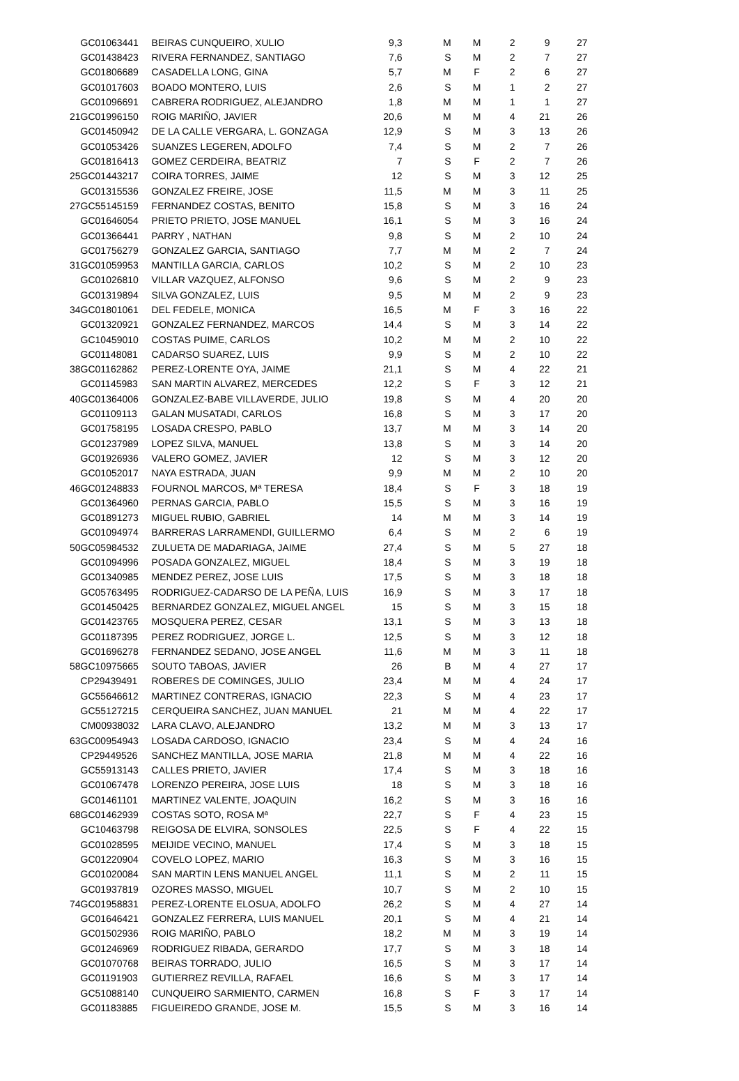| | GC01063441 | BEIRAS CUNQUEIRO, XULIO | 9,3 | M | M | 2 | 9 | 27 |
| | GC01438423 | RIVERA FERNANDEZ, SANTIAGO | 7,6 | S | M | 2 | 7 | 27 |
| | GC01806689 | CASADELLA LONG, GINA | 5,7 | M | F | 2 | 6 | 27 |
| | GC01017603 | BOADO MONTERO, LUIS | 2,6 | S | M | 1 | 2 | 27 |
| | GC01096691 | CABRERA RODRIGUEZ, ALEJANDRO | 1,8 | M | M | 1 | 1 | 27 |
| 21 | GC01996150 | ROIG MARIÑO, JAVIER | 20,6 | M | M | 4 | 21 | 26 |
| | GC01450942 | DE LA CALLE VERGARA, L. GONZAGA | 12,9 | S | M | 3 | 13 | 26 |
| | GC01053426 | SUANZES LEGEREN, ADOLFO | 7,4 | S | M | 2 | 7 | 26 |
| | GC01816413 | GOMEZ CERDEIRA, BEATRIZ | 7 | S | F | 2 | 7 | 26 |
| 25 | GC01443217 | COIRA TORRES, JAIME | 12 | S | M | 3 | 12 | 25 |
| | GC01315536 | GONZALEZ FREIRE, JOSE | 11,5 | M | M | 3 | 11 | 25 |
| 27 | GC55145159 | FERNANDEZ COSTAS, BENITO | 15,8 | S | M | 3 | 16 | 24 |
| | GC01646054 | PRIETO PRIETO, JOSE MANUEL | 16,1 | S | M | 3 | 16 | 24 |
| | GC01366441 | PARRY , NATHAN | 9,8 | S | M | 2 | 10 | 24 |
| | GC01756279 | GONZALEZ GARCIA, SANTIAGO | 7,7 | M | M | 2 | 7 | 24 |
| 31 | GC01059953 | MANTILLA GARCIA, CARLOS | 10,2 | S | M | 2 | 10 | 23 |
| | GC01026810 | VILLAR VAZQUEZ, ALFONSO | 9,6 | S | M | 2 | 9 | 23 |
| | GC01319894 | SILVA GONZALEZ, LUIS | 9,5 | M | M | 2 | 9 | 23 |
| 34 | GC01801061 | DEL FEDELE, MONICA | 16,5 | M | F | 3 | 16 | 22 |
| | GC01320921 | GONZALEZ FERNANDEZ, MARCOS | 14,4 | S | M | 3 | 14 | 22 |
| | GC10459010 | COSTAS PUIME, CARLOS | 10,2 | M | M | 2 | 10 | 22 |
| | GC01148081 | CADARSO SUAREZ, LUIS | 9,9 | S | M | 2 | 10 | 22 |
| 38 | GC01162862 | PEREZ-LORENTE OYA, JAIME | 21,1 | S | M | 4 | 22 | 21 |
| | GC01145983 | SAN MARTIN ALVAREZ, MERCEDES | 12,2 | S | F | 3 | 12 | 21 |
| 40 | GC01364006 | GONZALEZ-BABE VILLAVERDE, JULIO | 19,8 | S | M | 4 | 20 | 20 |
| | GC01109113 | GALAN MUSATADI, CARLOS | 16,8 | S | M | 3 | 17 | 20 |
| | GC01758195 | LOSADA CRESPO, PABLO | 13,7 | M | M | 3 | 14 | 20 |
| | GC01237989 | LOPEZ SILVA, MANUEL | 13,8 | S | M | 3 | 14 | 20 |
| | GC01926936 | VALERO GOMEZ, JAVIER | 12 | S | M | 3 | 12 | 20 |
| | GC01052017 | NAYA ESTRADA, JUAN | 9,9 | M | M | 2 | 10 | 20 |
| 46 | GC01248833 | FOURNOL MARCOS, Mª TERESA | 18,4 | S | F | 3 | 18 | 19 |
| | GC01364960 | PERNAS GARCIA, PABLO | 15,5 | S | M | 3 | 16 | 19 |
| | GC01891273 | MIGUEL RUBIO, GABRIEL | 14 | M | M | 3 | 14 | 19 |
| | GC01094974 | BARRERAS LARRAMENDI, GUILLERMO | 6,4 | S | M | 2 | 6 | 19 |
| 50 | GC05984532 | ZULUETA DE MADARIAGA, JAIME | 27,4 | S | M | 5 | 27 | 18 |
| | GC01094996 | POSADA GONZALEZ, MIGUEL | 18,4 | S | M | 3 | 19 | 18 |
| | GC01340985 | MENDEZ PEREZ, JOSE LUIS | 17,5 | S | M | 3 | 18 | 18 |
| | GC05763495 | RODRIGUEZ-CADARSO DE LA PEÑA, LUIS | 16,9 | S | M | 3 | 17 | 18 |
| | GC01450425 | BERNARDEZ GONZALEZ, MIGUEL ANGEL | 15 | S | M | 3 | 15 | 18 |
| | GC01423765 | MOSQUERA PEREZ, CESAR | 13,1 | S | M | 3 | 13 | 18 |
| | GC01187395 | PEREZ RODRIGUEZ, JORGE L. | 12,5 | S | M | 3 | 12 | 18 |
| | GC01696278 | FERNANDEZ SEDANO, JOSE ANGEL | 11,6 | M | M | 3 | 11 | 18 |
| 58 | GC10975665 | SOUTO TABOAS, JAVIER | 26 | B | M | 4 | 27 | 17 |
| | CP29439491 | ROBERES DE COMINGES, JULIO | 23,4 | M | M | 4 | 24 | 17 |
| | GC55646612 | MARTINEZ CONTRERAS, IGNACIO | 22,3 | S | M | 4 | 23 | 17 |
| | GC55127215 | CERQUEIRA SANCHEZ, JUAN MANUEL | 21 | M | M | 4 | 22 | 17 |
| | CM00938032 | LARA CLAVO, ALEJANDRO | 13,2 | M | M | 3 | 13 | 17 |
| 63 | GC00954943 | LOSADA CARDOSO, IGNACIO | 23,4 | S | M | 4 | 24 | 16 |
| | CP29449526 | SANCHEZ MANTILLA, JOSE MARIA | 21,8 | M | M | 4 | 22 | 16 |
| | GC55913143 | CALLES PRIETO, JAVIER | 17,4 | S | M | 3 | 18 | 16 |
| | GC01067478 | LORENZO PEREIRA, JOSE LUIS | 18 | S | M | 3 | 18 | 16 |
| | GC01461101 | MARTINEZ VALENTE, JOAQUIN | 16,2 | S | M | 3 | 16 | 16 |
| 68 | GC01462939 | COSTAS SOTO, ROSA Mª | 22,7 | S | F | 4 | 23 | 15 |
| | GC10463798 | REIGOSA DE ELVIRA, SONSOLES | 22,5 | S | F | 4 | 22 | 15 |
| | GC01028595 | MEIJIDE VECINO, MANUEL | 17,4 | S | M | 3 | 18 | 15 |
| | GC01220904 | COVELO LOPEZ, MARIO | 16,3 | S | M | 3 | 16 | 15 |
| | GC01020084 | SAN MARTIN LENS MANUEL ANGEL | 11,1 | S | M | 2 | 11 | 15 |
| | GC01937819 | OZORES MASSO, MIGUEL | 10,7 | S | M | 2 | 10 | 15 |
| 74 | GC01958831 | PEREZ-LORENTE ELOSUA, ADOLFO | 26,2 | S | M | 4 | 27 | 14 |
| | GC01646421 | GONZALEZ FERRERA, LUIS MANUEL | 20,1 | S | M | 4 | 21 | 14 |
| | GC01502936 | ROIG MARIÑO, PABLO | 18,2 | M | M | 3 | 19 | 14 |
| | GC01246969 | RODRIGUEZ RIBADA, GERARDO | 17,7 | S | M | 3 | 18 | 14 |
| | GC01070768 | BEIRAS TORRADO, JULIO | 16,5 | S | M | 3 | 17 | 14 |
| | GC01191903 | GUTIERREZ REVILLA, RAFAEL | 16,6 | S | M | 3 | 17 | 14 |
| | GC51088140 | CUNQUEIRO SARMIENTO, CARMEN | 16,8 | S | F | 3 | 17 | 14 |
| | GC01183885 | FIGUEIREDO GRANDE, JOSE M. | 15,5 | S | M | 3 | 16 | 14 |